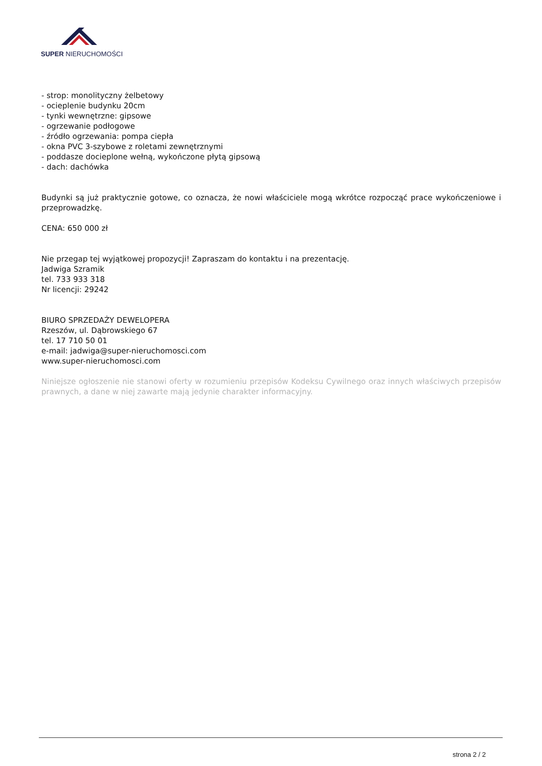SUPER NIERUCHOMOŚCI
- strop: monolityczny żelbetowy
- ocieplenie budynku 20cm
- tynki wewnętrzne: gipsowe
- ogrzewanie podłogowe
- źródło ogrzewania: pompa ciepła
- okna PVC 3-szybowe z roletami zewnętrznymi
- poddasze docieplone wełną, wykończone płytą gipsową
- dach: dachówka
Budynki są już praktycznie gotowe, co oznacza, że nowi właściciele mogą wkrótce rozpocząć prace wykończeniowe i przeprowadzkę.
CENA: 650 000 zł
Nie przegap tej wyjątkowej propozycji! Zapraszam do kontaktu i na prezentację.
Jadwiga Szramik
tel. 733 933 318
Nr licencji: 29242
BIURO SPRZEDAŻY DEWELOPERA
Rzeszów, ul. Dąbrowskiego 67
tel. 17 710 50 01
e-mail: jadwiga@super-nieruchomosci.com
www.super-nieruchomosci.com
Niniejsze ogłoszenie nie stanowi oferty w rozumieniu przepisów Kodeksu Cywilnego oraz innych właściwych przepisów prawnych, a dane w niej zawarte mają jedynie charakter informacyjny.
strona 2 / 2